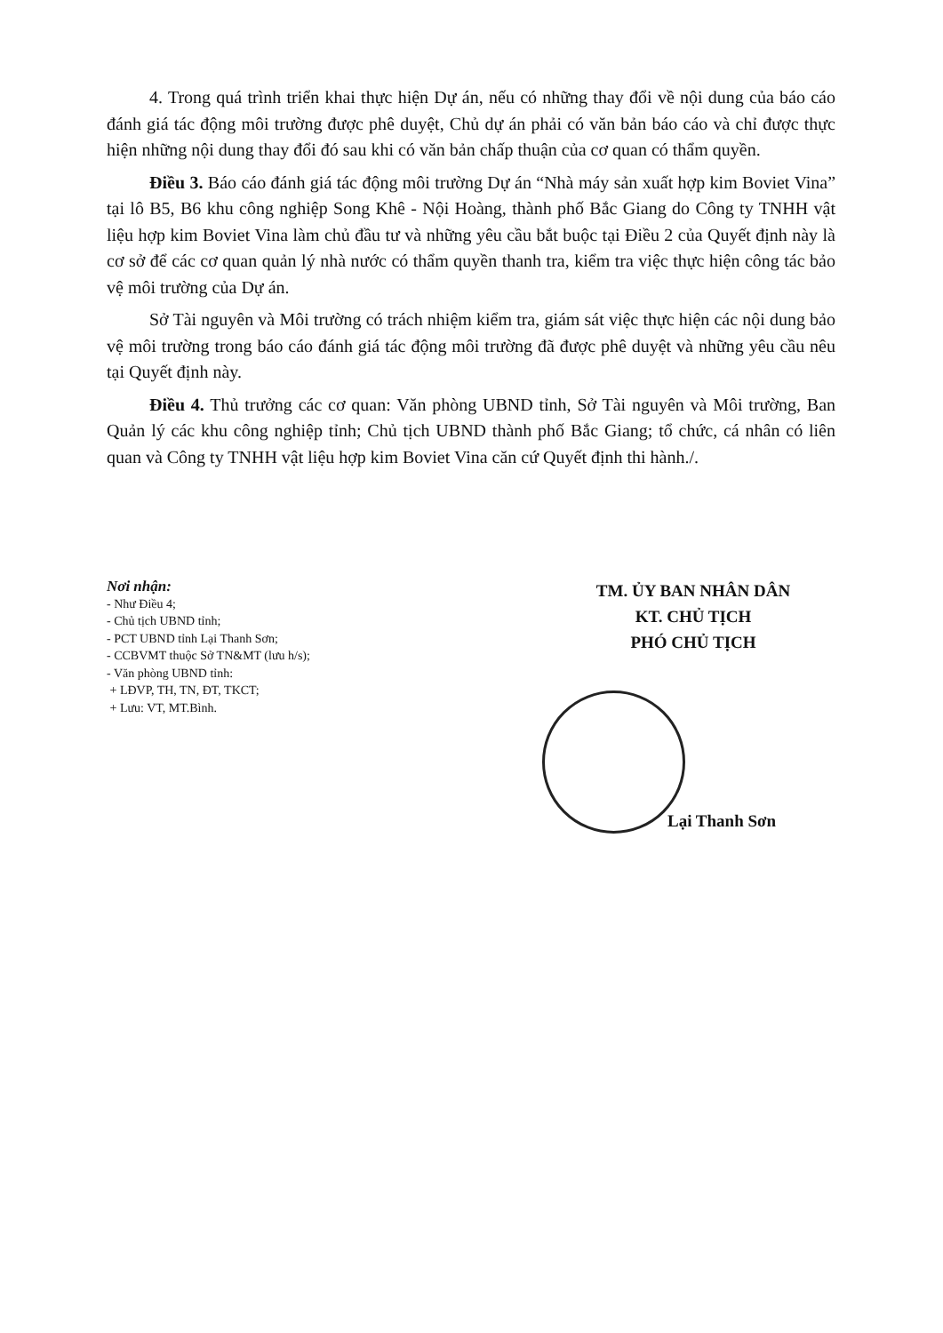4. Trong quá trình triển khai thực hiện Dự án, nếu có những thay đổi về nội dung của báo cáo đánh giá tác động môi trường được phê duyệt, Chủ dự án phải có văn bản báo cáo và chỉ được thực hiện những nội dung thay đổi đó sau khi có văn bản chấp thuận của cơ quan có thẩm quyền.
Điều 3. Báo cáo đánh giá tác động môi trường Dự án “Nhà máy sản xuất hợp kim Boviet Vina” tại lô B5, B6 khu công nghiệp Song Khê - Nội Hoàng, thành phố Bắc Giang do Công ty TNHH vật liệu hợp kim Boviet Vina làm chủ đầu tư và những yêu cầu bắt buộc tại Điều 2 của Quyết định này là cơ sở để các cơ quan quản lý nhà nước có thẩm quyền thanh tra, kiểm tra việc thực hiện công tác bảo vệ môi trường của Dự án.
Sở Tài nguyên và Môi trường có trách nhiệm kiểm tra, giám sát việc thực hiện các nội dung bảo vệ môi trường trong báo cáo đánh giá tác động môi trường đã được phê duyệt và những yêu cầu nêu tại Quyết định này.
Điều 4. Thủ trưởng các cơ quan: Văn phòng UBND tỉnh, Sở Tài nguyên và Môi trường, Ban Quản lý các khu công nghiệp tỉnh; Chủ tịch UBND thành phố Bắc Giang; tổ chức, cá nhân có liên quan và Công ty TNHH vật liệu hợp kim Boviet Vina căn cứ Quyết định thi hành./.
Nơi nhận:
- Như Điều 4;
- Chủ tịch UBND tỉnh;
- PCT UBND tỉnh Lại Thanh Sơn;
- CCBVMT thuộc Sở TN&MT (lưu h/s);
- Văn phòng UBND tỉnh:
+ LĐVP, TH, TN, ĐT, TKCT;
+ Lưu: VT, MT.Bình.
TM. ỦY BAN NHÂN DÂN
KT. CHỦ TỊCH
PHÓ CHỦ TỊCH
Lại Thanh Sơn